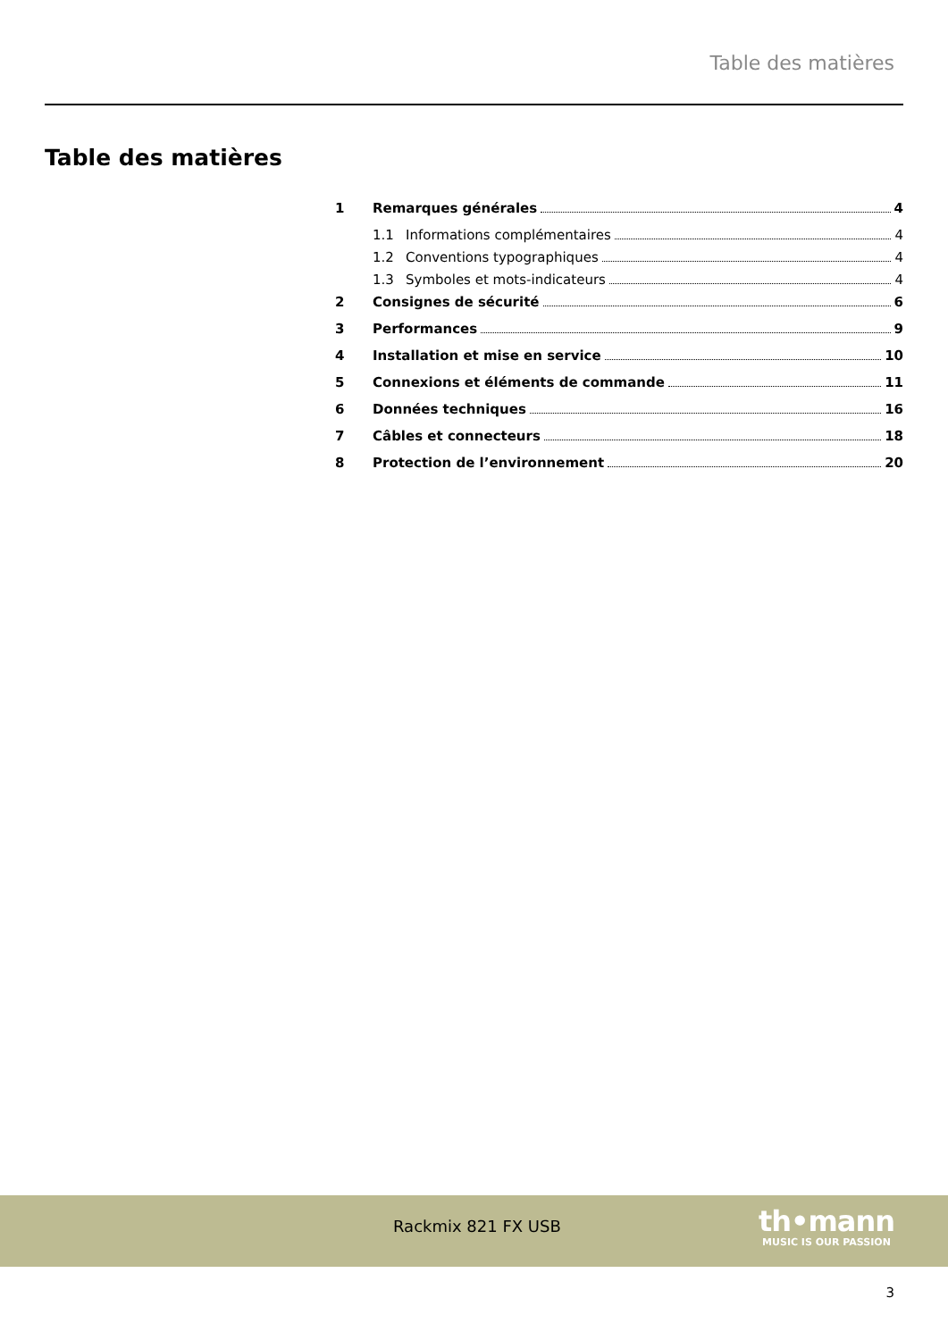Table des matières
Table des matières
1 Remarques générales 4
1.1 Informations complémentaires 4
1.2 Conventions typographiques 4
1.3 Symboles et mots-indicateurs 4
2 Consignes de sécurité 6
3 Performances 9
4 Installation et mise en service 10
5 Connexions et éléments de commande 11
6 Données techniques 16
7 Câbles et connecteurs 18
8 Protection de l’environnement 20
Rackmix 821 FX USB
th•mann
MUSIC IS OUR PASSION
3